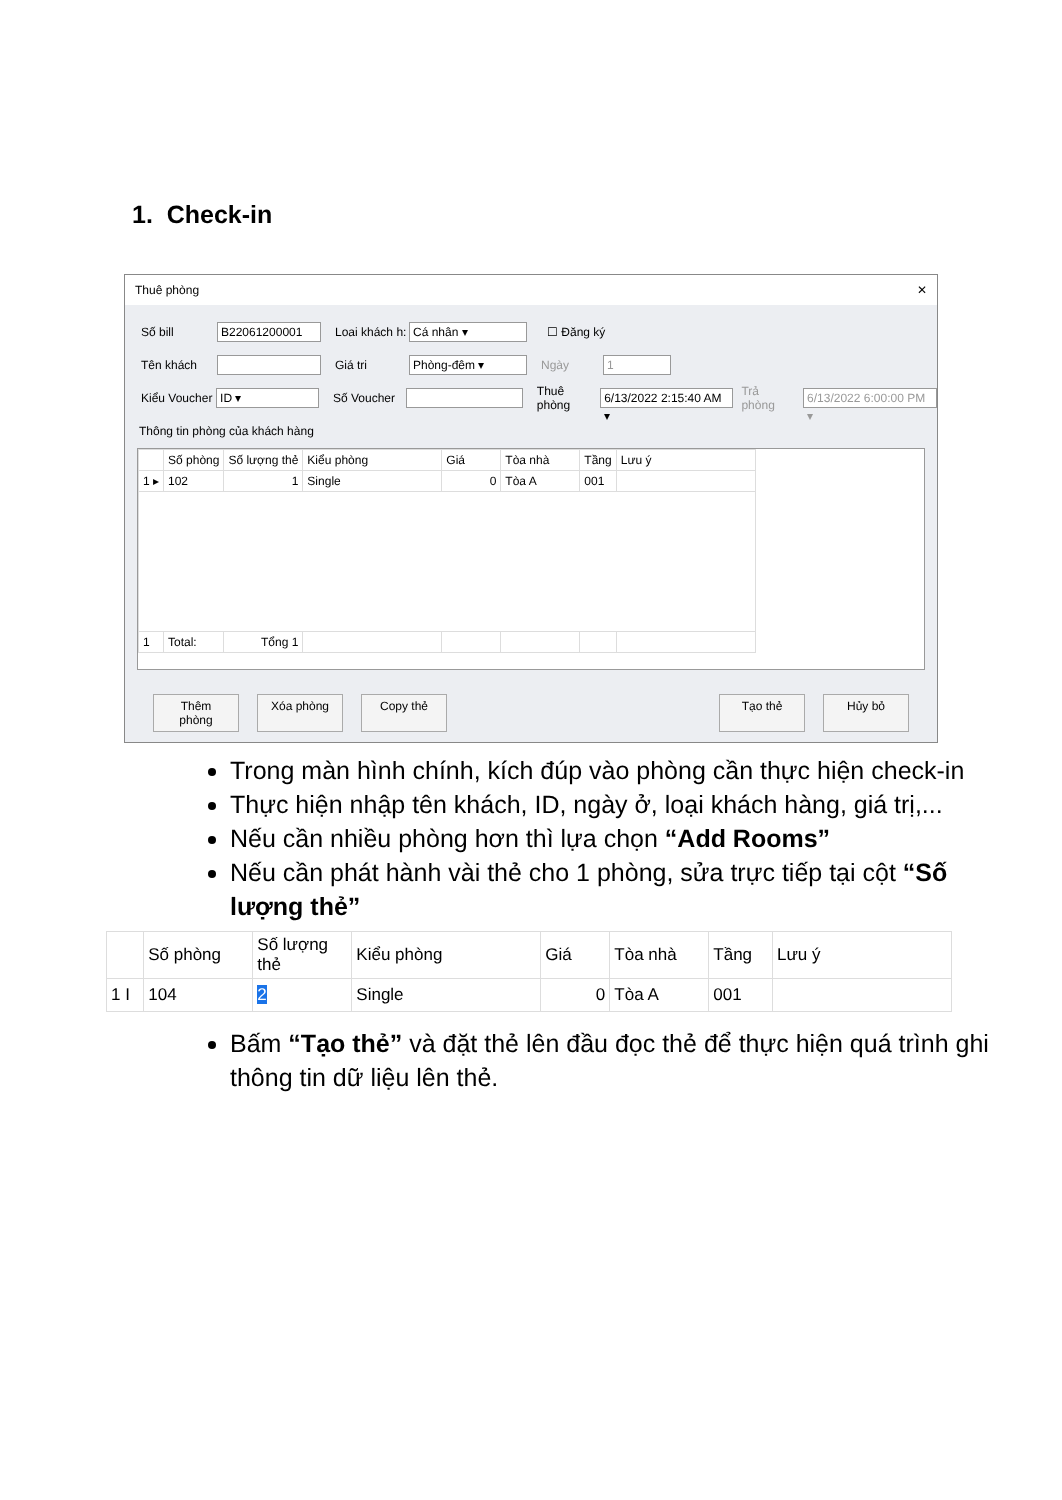1. Check-in
Thuê phòng ✕
Số bill B22061200001 Loai khách h: Cá nhân ▾ ☐ Đăng ký
Tên khách Giá tri Phòng-đêm ▾ Ngày 1
Kiểu Voucher ID ▾ Số Voucher Thuê phòng 6/13/2022 2:15:40 AM ▾ Trả phòng 6/13/2022 6:00:00 PM ▾
Thông tin phòng của khách hàng
| | Số phòng | Số lượng thẻ | Kiểu phòng | Giá | Tòa nhà | Tầng | Lưu ý |
| --- | --- | --- | --- | --- | --- | --- | --- |
| 1 ▸ | 102 | 1 | Single | 0 | Tòa A | 001 | |
| 1 | Total: | Tổng 1 | | | | | |
Thêm phòng Xóa phòng Copy thẻ Tạo thẻ Hủy bỏ
Trong màn hình chính, kích đúp vào phòng cần thực hiện check-in
Thực hiện nhập tên khách, ID, ngày ở, loại khách hàng, giá trị,...
Nếu cần nhiều phòng hơn thì lựa chọn “Add Rooms”
Nếu cần phát hành vài thẻ cho 1 phòng, sửa trực tiếp tại cột “Số lượng thẻ”
| | Số phòng | Số lượng thẻ | Kiểu phòng | Giá | Tòa nhà | Tầng | Lưu ý |
| --- | --- | --- | --- | --- | --- | --- | --- |
| 1 I | 104 | 2 | Single | 0 | Tòa A | 001 | |
Bấm “Tạo thẻ” và đặt thẻ lên đầu đọc thẻ để thực hiện quá trình ghi thông tin dữ liệu lên thẻ.